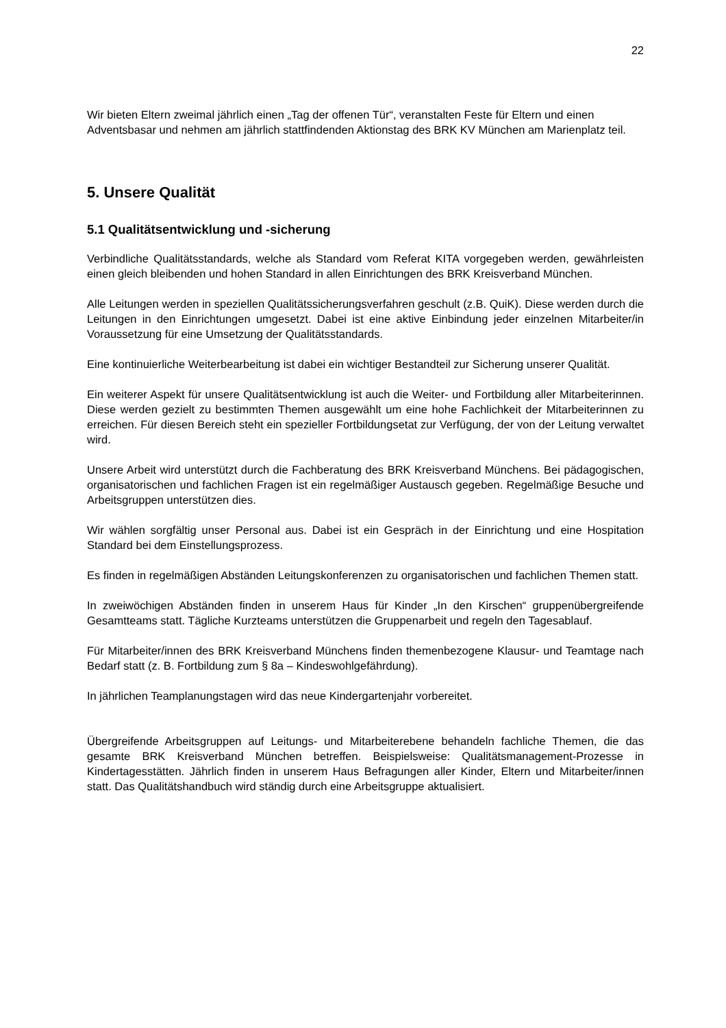22
Wir bieten Eltern zweimal jährlich einen „Tag der offenen Tür“, veranstalten Feste für Eltern und einen Adventsbasar und nehmen am jährlich stattfindenden Aktionstag des BRK KV München am Marienplatz teil.
5. Unsere Qualität
5.1 Qualitätsentwicklung und -sicherung
Verbindliche Qualitätsstandards, welche als Standard vom Referat KITA vorgegeben werden, gewährleisten einen gleich bleibenden und hohen Standard in allen Einrichtungen des BRK Kreisverband München.
Alle Leitungen werden in speziellen Qualitätssicherungsverfahren geschult (z.B. QuiK). Diese werden durch die Leitungen in den Einrichtungen umgesetzt. Dabei ist eine aktive Einbindung jeder einzelnen Mitarbeiter/in Voraussetzung für eine Umsetzung der Qualitätsstandards.
Eine kontinuierliche Weiterbearbeitung ist dabei ein wichtiger Bestandteil zur Sicherung unserer Qualität.
Ein weiterer Aspekt für unsere Qualitätsentwicklung ist auch die Weiter- und Fortbildung aller Mitarbeiterinnen. Diese werden gezielt zu bestimmten Themen ausgewählt um eine hohe Fachlichkeit der Mitarbeiterinnen zu erreichen. Für diesen Bereich steht ein spezieller Fortbildungsetat zur Verfügung, der von der Leitung verwaltet wird.
Unsere Arbeit wird unterstützt durch die Fachberatung des BRK Kreisverband Münchens. Bei pädagogischen, organisatorischen und fachlichen Fragen ist ein regelmäßiger Austausch gegeben. Regelmäßige Besuche und Arbeitsgruppen unterstützen dies.
Wir wählen sorgfältig unser Personal aus. Dabei ist ein Gespräch in der Einrichtung und eine Hospitation Standard bei dem Einstellungsprozess.
Es finden in regelmäßigen Abständen Leitungskonferenzen zu organisatorischen und fachlichen Themen statt.
In zweiwöchigen Abständen finden in unserem Haus für Kinder „In den Kirschen“ gruppenübergreifende Gesamtteams statt. Tägliche Kurzteams unterstützen die Gruppenarbeit und regeln den Tagesablauf.
Für Mitarbeiter/innen des BRK Kreisverband Münchens finden themenbezogene Klausur- und Teamtage nach Bedarf statt (z. B. Fortbildung zum § 8a – Kindeswohlgefährdung).
In jährlichen Teamplanungstagen wird das neue Kindergartenjahr vorbereitet.
Übergreifende Arbeitsgruppen auf Leitungs- und Mitarbeiterebene behandeln fachliche Themen, die das gesamte BRK Kreisverband München betreffen. Beispielsweise: Qualitätsmanagement-Prozesse in Kindertagesstätten. Jährlich finden in unserem Haus Befragungen aller Kinder, Eltern und Mitarbeiter/innen statt. Das Qualitätshandbuch wird ständig durch eine Arbeitsgruppe aktualisiert.